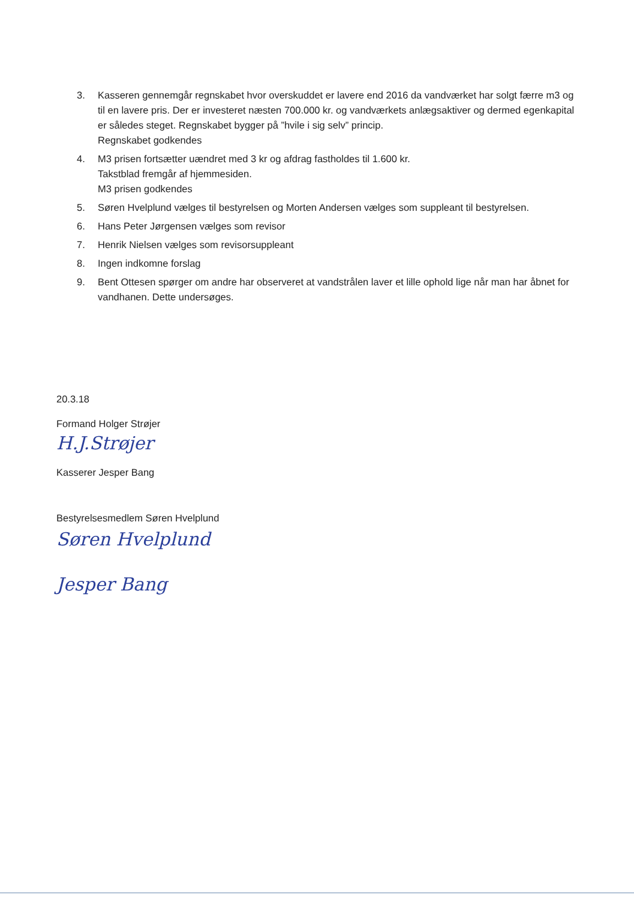3. Kasseren gennemgår regnskabet hvor overskuddet er lavere end 2016 da vandværket har solgt færre m3 og til en lavere pris. Der er investeret næsten 700.000 kr. og vandværkets anlægsaktiver og dermed egenkapital er således steget. Regnskabet bygger på ”hvile i sig selv” princip.
Regnskabet godkendes
4. M3 prisen fortsætter uændret med 3 kr og afdrag fastholdes til 1.600 kr.
Takstblad fremgår af hjemmesiden.
M3 prisen godkendes
5. Søren Hvelplund vælges til bestyrelsen og Morten Andersen vælges som suppleant til bestyrelsen.
6. Hans Peter Jørgensen vælges som revisor
7. Henrik Nielsen vælges som revisorsuppleant
8. Ingen indkomne forslag
9. Bent Ottesen spørger om andre har observeret at vandstrålen laver et lille ophold lige når man har åbnet for vandhanen. Dette undersøges.
20.3.18
Formand Holger Strøjer
H.J.Strøjer
Kasserer Jesper Bang
Bestyrelsesmedlem Søren Hvelplund
Søren Hvelplund
Jesper Bang